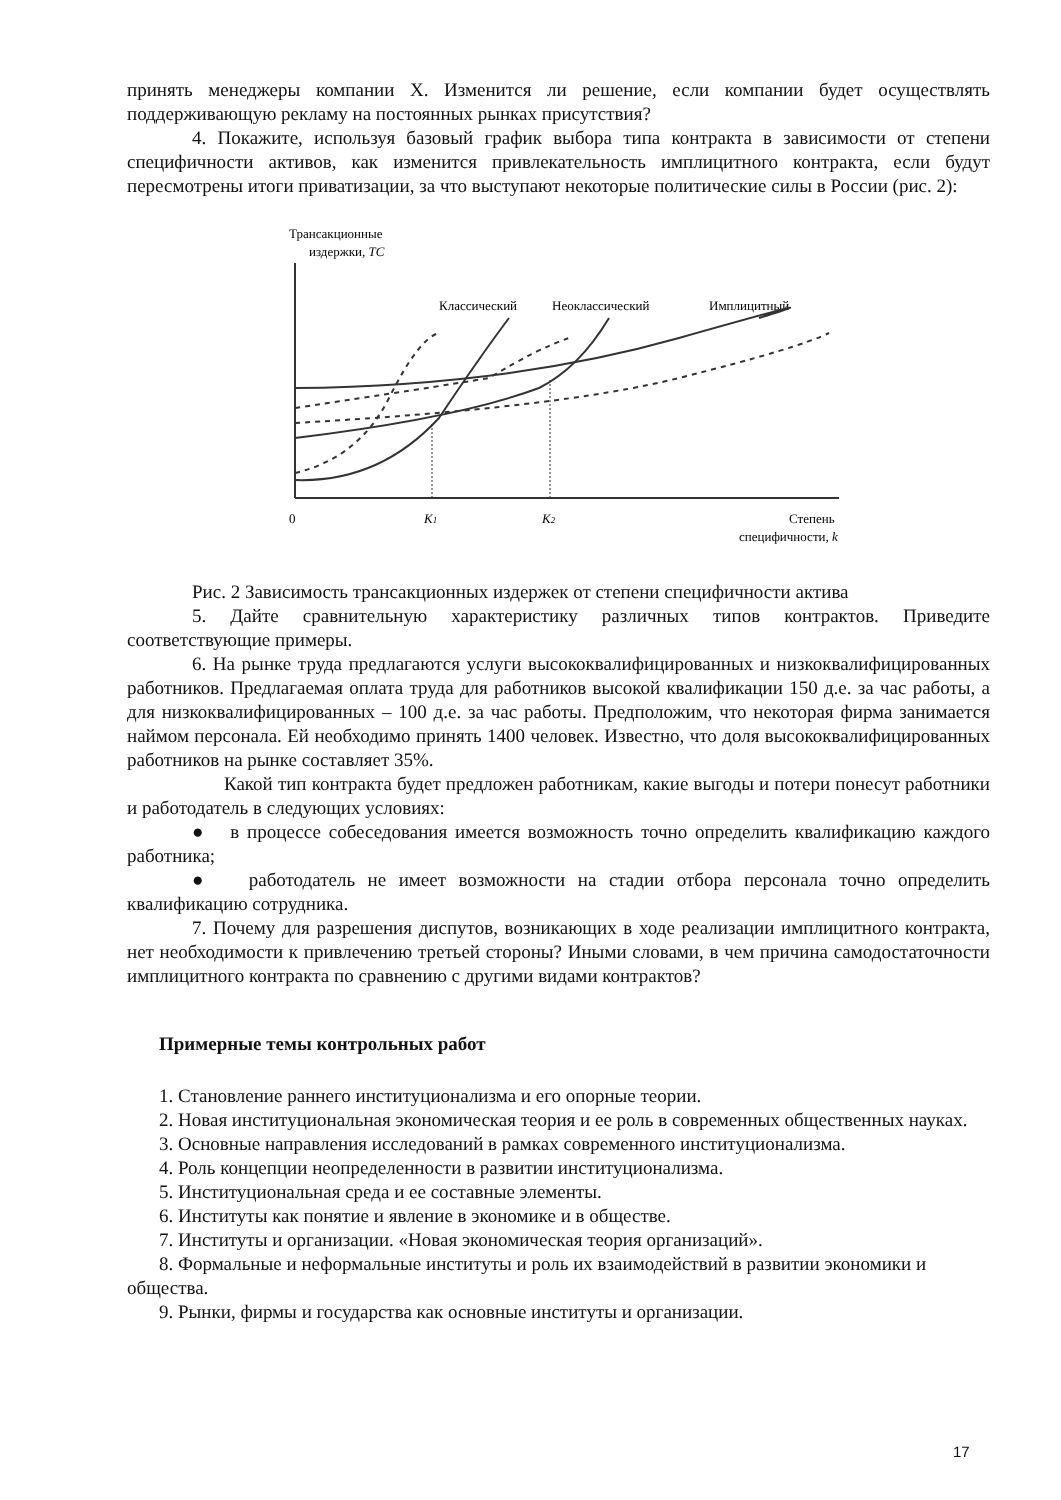принять менеджеры компании X. Изменится ли решение, если компании будет осуществлять поддерживающую рекламу на постоянных рынках присутствия?
4. Покажите, используя базовый график выбора типа контракта в зависимости от степени специфичности активов, как изменится привлекательность имплицитного контракта, если будут пересмотрены итоги приватизации, за что выступают некоторые политические силы в России (рис. 2):
Трансакционные
издержки, TC
Классический
Неоклассический
Имплицитный
0
K1
K2
Степень
специфичности, k
Рис. 2 Зависимость трансакционных издержек от степени специфичности актива
5. Дайте сравнительную характеристику различных типов контрактов. Приведите соответствующие примеры.
6. На рынке труда предлагаются услуги высококвалифицированных и низкоквалифицированных работников. Предлагаемая оплата труда для работников высокой квалификации 150 д.е. за час работы, а для низкоквалифицированных – 100 д.е. за час работы. Предположим, что некоторая фирма занимается наймом персонала. Ей необходимо принять 1400 человек. Известно, что доля высококвалифицированных работников на рынке составляет 35%.
Какой тип контракта будет предложен работникам, какие выгоды и потери понесут работники и работодатель в следующих условиях:
● в процессе собеседования имеется возможность точно определить квалификацию каждого работника;
● работодатель не имеет возможности на стадии отбора персонала точно определить квалификацию сотрудника.
7. Почему для разрешения диспутов, возникающих в ходе реализации имплицитного контракта, нет необходимости к привлечению третьей стороны? Иными словами, в чем причина самодостаточности имплицитного контракта по сравнению с другими видами контрактов?
Примерные темы контрольных работ
1. Становление раннего институционализма и его опорные теории.
2. Новая институциональная экономическая теория и ее роль в современных общественных науках.
3. Основные направления исследований в рамках современного институционализма.
4. Роль концепции неопределенности в развитии институционализма.
5. Институциональная среда и ее составные элементы.
6. Институты как понятие и явление в экономике и в обществе.
7. Институты и организации. «Новая экономическая теория организаций».
8. Формальные и неформальные институты и роль их взаимодействий в развитии экономики и общества.
9. Рынки, фирмы и государства как основные институты и организации.
17